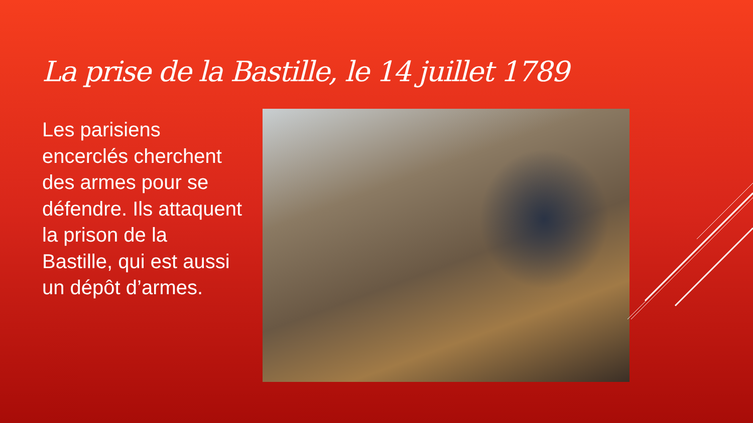La prise de la Bastille, le 14 juillet 1789
Les parisiens encerclés cherchent des armes pour se défendre. Ils attaquent la prison de la Bastille, qui est aussi un dépôt d’armes.